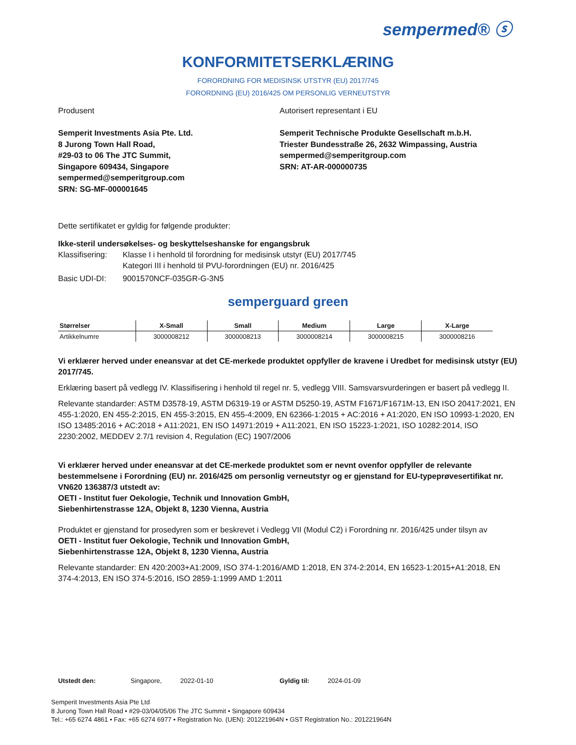sempermed® ⓢ
KONFORMITETSERKLÆRING
FORORDNING FOR MEDISINSK UTSTYR (EU) 2017/745
FORORDNING (EU) 2016/425 OM PERSONLIG VERNEUTSTYR
Produsent
Semperit Investments Asia Pte. Ltd.
8 Jurong Town Hall Road,
#29-03 to 06 The JTC Summit,
Singapore 609434, Singapore
sempermed@semperitgroup.com
SRN: SG-MF-000001645
Autorisert representant i EU
Semperit Technische Produkte Gesellschaft m.b.H.
Triester Bundesstraße 26, 2632 Wimpassing, Austria
sempermed@semperitgroup.com
SRN: AT-AR-000000735
Dette sertifikatet er gyldig for følgende produkter:
Ikke-steril undersøkelses- og beskyttelseshanske for engangsbruk
Klassifisering: Klasse I i henhold til forordning for medisinsk utstyr (EU) 2017/745
Kategori III i henhold til PVU-forordningen (EU) nr. 2016/425
Basic UDI-DI: 9001570NCF-035GR-G-3N5
semperguard green
| Størrelser | X-Small | Small | Medium | Large | X-Large |
| --- | --- | --- | --- | --- | --- |
| Artikkelnumre | 3000008212 | 3000008213 | 3000008214 | 3000008215 | 3000008216 |
Vi erklærer herved under eneansvar at det CE-merkede produktet oppfyller de kravene i Uredbet for medisinsk utstyr (EU) 2017/745.
Erklæring basert på vedlegg IV. Klassifisering i henhold til regel nr. 5, vedlegg VIII. Samsvarsvurderingen er basert på vedlegg II.
Relevante standarder: ASTM D3578-19, ASTM D6319-19 or ASTM D5250-19, ASTM F1671/F1671M-13, EN ISO 20417:2021, EN 455-1:2020, EN 455-2:2015, EN 455-3:2015, EN 455-4:2009, EN 62366-1:2015 + AC:2016 + A1:2020, EN ISO 10993-1:2020, EN ISO 13485:2016 + AC:2018 + A11:2021, EN ISO 14971:2019 + A11:2021, EN ISO 15223-1:2021, ISO 10282:2014, ISO 2230:2002, MEDDEV 2.7/1 revision 4, Regulation (EC) 1907/2006
Vi erklærer herved under eneansvar at det CE-merkede produktet som er nevnt ovenfor oppfyller de relevante bestemmelsene i Forordning (EU) nr. 2016/425 om personlig verneutstyr og er gjenstand for EU-typeprøvesertifikat nr. VN620 136387/3 utstedt av:
OETI - Institut fuer Oekologie, Technik und Innovation GmbH,
Siebenhirtenstrasse 12A, Objekt 8, 1230 Vienna, Austria
Produktet er gjenstand for prosedyren som er beskrevet i Vedlegg VII (Modul C2) i Forordning nr. 2016/425 under tilsyn av
OETI - Institut fuer Oekologie, Technik und Innovation GmbH,
Siebenhirtenstrasse 12A, Objekt 8, 1230 Vienna, Austria
Relevante standarder: EN 420:2003+A1:2009, ISO 374-1:2016/AMD 1:2018, EN 374-2:2014, EN 16523-1:2015+A1:2018, EN 374-4:2013, EN ISO 374-5:2016, ISO 2859-1:1999 AMD 1:2011
Utstedt den: Singapore, 2022-01-10 Gyldig til: 2024-01-09
Semperit Investments Asia Pte Ltd
8 Jurong Town Hall Road • #29-03/04/05/06 The JTC Summit • Singapore 609434
Tel.: +65 6274 4861 • Fax: +65 6274 6977 • Registration No. (UEN): 201221964N • GST Registration No.: 201221964N